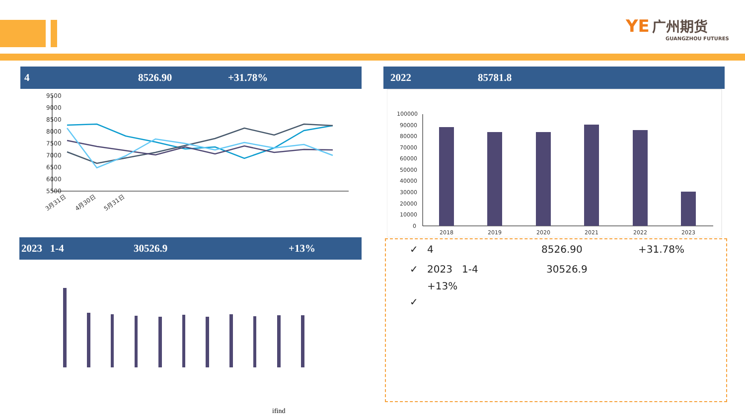YE 广州期货
GUANGZHOU FUTURES
4 8526.90 +31.78% 2022 85781.8
2023 1-4 30526.9 +13%
9500
9000
8500
8000
7500
7000
6500
6000
5500
3月31日
4月30日
5月31日
100000
90000
80000
70000
60000
50000
40000
30000
20000
10000
0
2018
2019
2020
2021
2022
2023
✓ 4 8526.90 +31.78%
✓ 2023 1-4 30526.9
+13%
✓
ifind